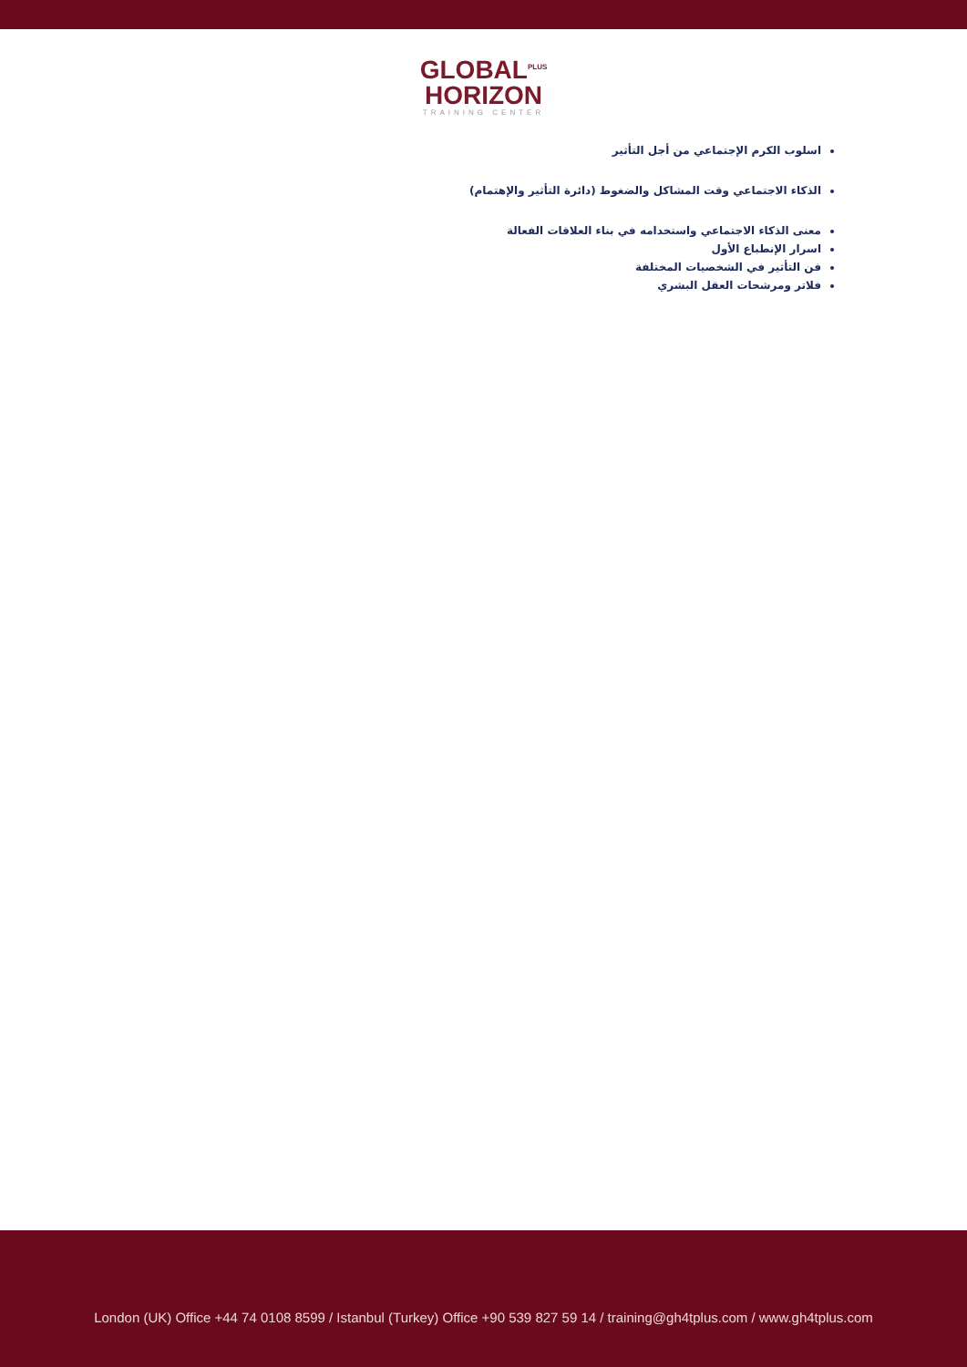GLOBAL<sup>PLUS</sup>
HORIZON
TRAINING CENTER
اسلوب الكرم الإجتماعي من أجل التأثير
الذكاء الاجتماعي وقت المشاكل والضغوط (دائرة التأثير والإهتمام)
معنى الذكاء الاجتماعي واستخدامه في بناء العلاقات الفعالة
اسرار الإنطباع الأول
فن التأثير في الشخصيات المختلفة
فلاتر ومرشحات العقل البشري
London (UK) Office +44 74 0108 8599 / Istanbul (Turkey) Office +90 539 827 59 14 / training@gh4tplus.com / www.gh4tplus.com